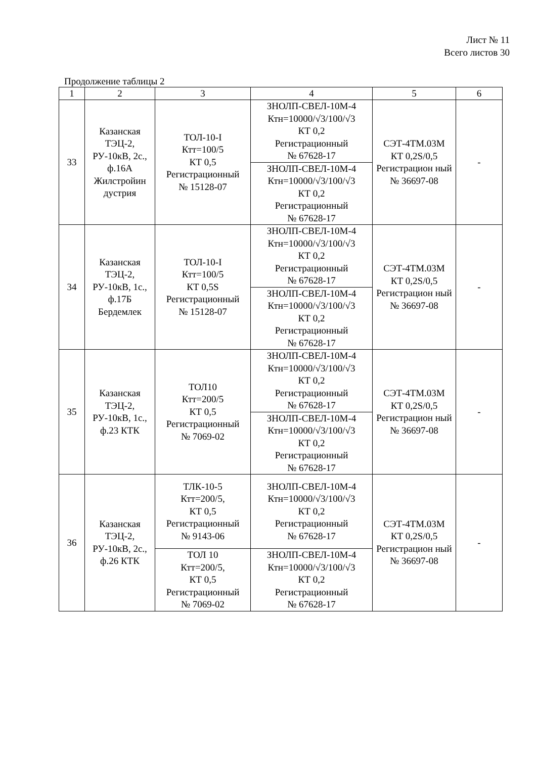Лист № 11
Всего листов 30
Продолжение таблицы 2
| 1 | 2 | 3 | 4 | 5 | 6 |
| 33 | Казанская ТЭЦ-2, РУ-10кВ, 2с., ф.16А Жилстройин дустрия | ТОЛ-10-I Ктт=100/5 КТ 0,5 Регистрационный № 15128-07 | ЗНОЛП-СВЕЛ-10М-4 Ктн=10000/√3/100/√3 КТ 0,2 Регистрационный № 67628-17 | СЭТ-4ТМ.03М КТ 0,2S/0,5 Регистрацион ный № 36697-08 | - |
| | | | ЗНОЛП-СВЕЛ-10М-4 Ктн=10000/√3/100/√3 КТ 0,2 Регистрационный № 67628-17 | | |
| 34 | Казанская ТЭЦ-2, РУ-10кВ, 1с., ф.17Б Бердемлек | ТОЛ-10-I Ктт=100/5 КТ 0,5S Регистрационный № 15128-07 | ЗНОЛП-СВЕЛ-10М-4 Ктн=10000/√3/100/√3 КТ 0,2 Регистрационный № 67628-17 | СЭТ-4ТМ.03М КТ 0,2S/0,5 Регистрацион ный № 36697-08 | - |
| | | | ЗНОЛП-СВЕЛ-10М-4 Ктн=10000/√3/100/√3 КТ 0,2 Регистрационный № 67628-17 | | |
| 35 | Казанская ТЭЦ-2, РУ-10кВ, 1с., ф.23 КТК | ТОЛ10 Ктт=200/5 КТ 0,5 Регистрационный № 7069-02 | ЗНОЛП-СВЕЛ-10М-4 Ктн=10000/√3/100/√3 КТ 0,2 Регистрационный № 67628-17 | СЭТ-4ТМ.03М КТ 0,2S/0,5 Регистрацион ный № 36697-08 | - |
| | | | ЗНОЛП-СВЕЛ-10М-4 Ктн=10000/√3/100/√3 КТ 0,2 Регистрационный № 67628-17 | | |
| 36 | Казанская ТЭЦ-2, РУ-10кВ, 2с., ф.26 КТК | ТЛК-10-5 Ктт=200/5, КТ 0,5 Регистрационный № 9143-06 | ЗНОЛП-СВЕЛ-10М-4 Ктн=10000/√3/100/√3 КТ 0,2 Регистрационный № 67628-17 | СЭТ-4ТМ.03М КТ 0,2S/0,5 Регистрацион ный № 36697-08 | - |
| | | ТОЛ 10 Ктт=200/5, КТ 0,5 Регистрационный № 7069-02 | ЗНОЛП-СВЕЛ-10М-4 Ктн=10000/√3/100/√3 КТ 0,2 Регистрационный № 67628-17 | | |